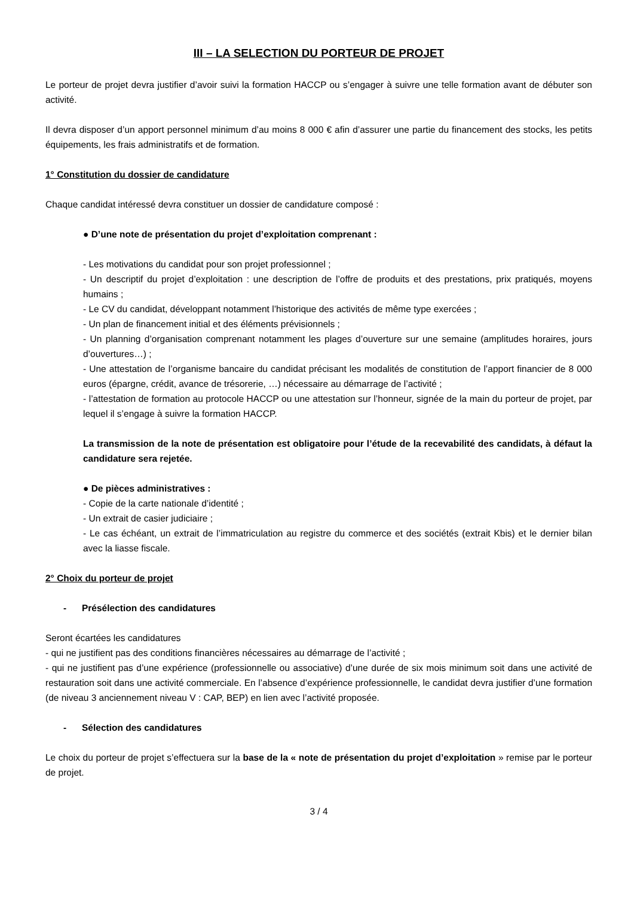III – LA SELECTION DU PORTEUR DE PROJET
Le porteur de projet devra justifier d’avoir suivi la formation HACCP ou s’engager à suivre une telle formation avant de débuter son activité.
Il devra disposer d’un apport personnel minimum d’au moins 8 000 € afin d’assurer une partie du financement des stocks, les petits équipements, les frais administratifs et de formation.
1° Constitution du dossier de candidature
Chaque candidat intéressé devra constituer un dossier de candidature composé :
● D’une note de présentation du projet d’exploitation comprenant :
- Les motivations du candidat pour son projet professionnel ;
- Un descriptif du projet d’exploitation : une description de l’offre de produits et des prestations, prix pratiqués, moyens humains ;
- Le CV du candidat, développant notamment l’historique des activités de même type exercées ;
- Un plan de financement initial et des éléments prévisionnels ;
- Un planning d’organisation comprenant notamment les plages d’ouverture sur une semaine (amplitudes horaires, jours d’ouvertures…) ;
- Une attestation de l’organisme bancaire du candidat précisant les modalités de constitution de l’apport financier de 8 000 euros (épargne, crédit, avance de trésorerie, …) nécessaire au démarrage de l’activité ;
- l’attestation de formation au protocole HACCP ou une attestation sur l’honneur, signée de la main du porteur de projet, par lequel il s’engage à suivre la formation HACCP.
La transmission de la note de présentation est obligatoire pour l’étude de la recevabilité des candidats, à défaut la candidature sera rejetée.
● De pièces administratives :
- Copie de la carte nationale d’identité ;
- Un extrait de casier judiciaire ;
- Le cas échéant, un extrait de l’immatriculation au registre du commerce et des sociétés (extrait Kbis) et le dernier bilan avec la liasse fiscale.
2° Choix du porteur de projet
- Présélection des candidatures
Seront écartées les candidatures
- qui ne justifient pas des conditions financières nécessaires au démarrage de l’activité ;
- qui ne justifient pas d’une expérience (professionnelle ou associative) d’une durée de six mois minimum soit dans une activité de restauration soit dans une activité commerciale. En l’absence d’expérience professionnelle, le candidat devra justifier d’une formation (de niveau 3 anciennement niveau V : CAP, BEP) en lien avec l’activité proposée.
- Sélection des candidatures
Le choix du porteur de projet s’effectuera sur la base de la « note de présentation du projet d’exploitation » remise par le porteur de projet.
3 / 4